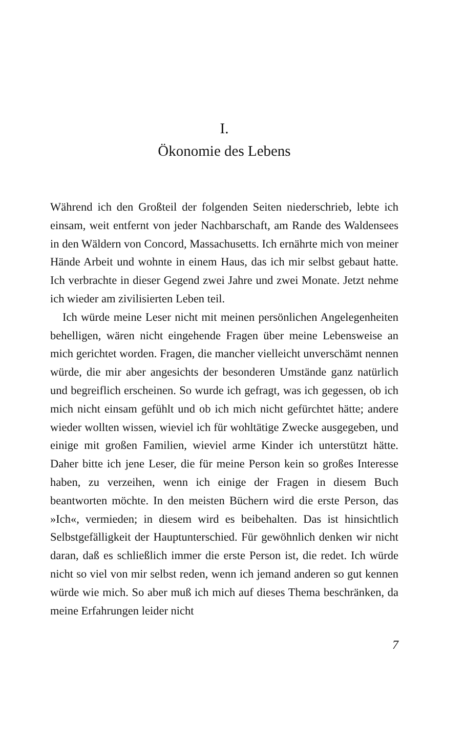I.
Ökonomie des Lebens
Während ich den Großteil der folgenden Seiten niederschrieb, lebte ich einsam, weit entfernt von jeder Nachbarschaft, am Rande des Waldensees in den Wäldern von Concord, Massachusetts. Ich ernährte mich von meiner Hände Arbeit und wohnte in einem Haus, das ich mir selbst gebaut hatte. Ich verbrachte in dieser Gegend zwei Jahre und zwei Monate. Jetzt nehme ich wieder am zivilisierten Leben teil.
Ich würde meine Leser nicht mit meinen persönlichen Angelegenheiten behelligen, wären nicht eingehende Fragen über meine Lebensweise an mich gerichtet worden. Fragen, die mancher vielleicht unverschämt nennen würde, die mir aber angesichts der besonderen Umstände ganz natürlich und begreiflich erscheinen. So wurde ich gefragt, was ich gegessen, ob ich mich nicht einsam gefühlt und ob ich mich nicht gefürchtet hätte; andere wieder wollten wissen, wieviel ich für wohltätige Zwecke ausgegeben, und einige mit großen Familien, wieviel arme Kinder ich unterstützt hätte. Daher bitte ich jene Leser, die für meine Person kein so großes Interesse haben, zu verzeihen, wenn ich einige der Fragen in diesem Buch beantworten möchte. In den meisten Büchern wird die erste Person, das »Ich«, vermieden; in diesem wird es beibehalten. Das ist hinsichtlich Selbstgefälligkeit der Hauptunterschied. Für gewöhnlich denken wir nicht daran, daß es schließlich immer die erste Person ist, die redet. Ich würde nicht so viel von mir selbst reden, wenn ich jemand anderen so gut kennen würde wie mich. So aber muß ich mich auf dieses Thema beschränken, da meine Erfahrungen leider nicht
7